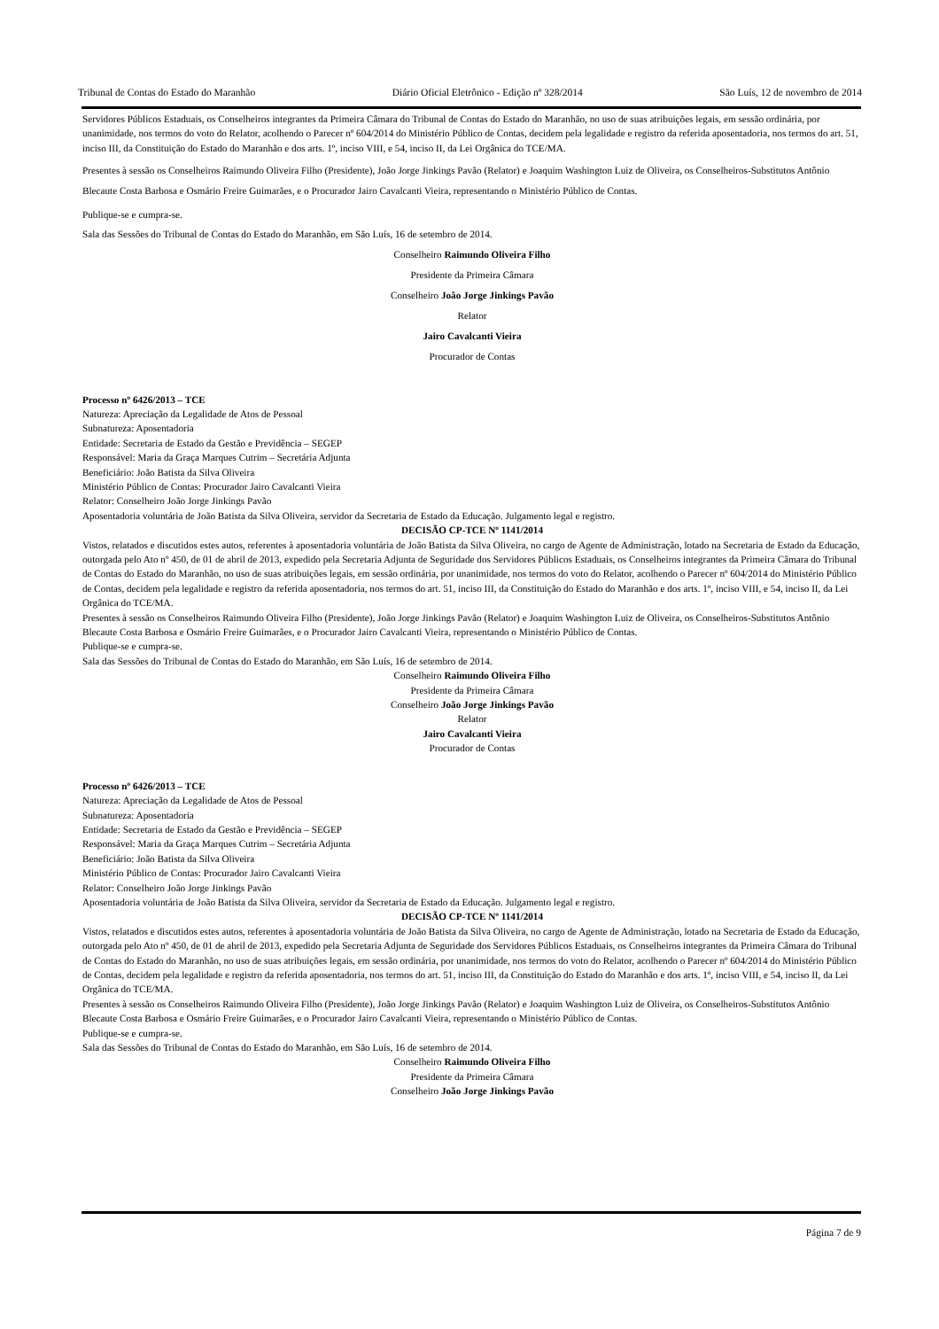Tribunal de Contas do Estado do Maranhão Diário Oficial Eletrônico - Edição nº 328/2014 São Luís, 12 de novembro de 2014
Servidores Públicos Estaduais, os Conselheiros integrantes da Primeira Câmara do Tribunal de Contas do Estado do Maranhão, no uso de suas atribuições legais, em sessão ordinária, por unanimidade, nos termos do voto do Relator, acolhendo o Parecer nº 604/2014 do Ministério Público de Contas, decidem pela legalidade e registro da referida aposentadoria, nos termos do art. 51, inciso III, da Constituição do Estado do Maranhão e dos arts. 1º, inciso VIII, e 54, inciso II, da Lei Orgânica do TCE/MA.
Presentes à sessão os Conselheiros Raimundo Oliveira Filho (Presidente), João Jorge Jinkings Pavão (Relator) e Joaquim Washington Luiz de Oliveira, os Conselheiros-Substitutos Antônio Blecaute Costa Barbosa e Osmário Freire Guimarães, e o Procurador Jairo Cavalcanti Vieira, representando o Ministério Público de Contas.
Publique-se e cumpra-se.
Sala das Sessões do Tribunal de Contas do Estado do Maranhão, em São Luís, 16 de setembro de 2014.
Conselheiro Raimundo Oliveira Filho
Presidente da Primeira Câmara
Conselheiro João Jorge Jinkings Pavão
Relator
Jairo Cavalcanti Vieira
Procurador de Contas
Processo nº 6426/2013 – TCE
Natureza: Apreciação da Legalidade de Atos de Pessoal
Subnatureza: Aposentadoria
Entidade: Secretaria de Estado da Gestão e Previdência – SEGEP
Responsável: Maria da Graça Marques Cutrim – Secretária Adjunta
Beneficiário: João Batista da Silva Oliveira
Ministério Público de Contas: Procurador Jairo Cavalcanti Vieira
Relator: Conselheiro João Jorge Jinkings Pavão
Aposentadoria voluntária de João Batista da Silva Oliveira, servidor da Secretaria de Estado da Educação. Julgamento legal e registro.
DECISÃO CP-TCE Nº 1141/2014
Vistos, relatados e discutidos estes autos, referentes à aposentadoria voluntária de João Batista da Silva Oliveira, no cargo de Agente de Administração, lotado na Secretaria de Estado da Educação, outorgada pelo Ato nº 450, de 01 de abril de 2013, expedido pela Secretaria Adjunta de Seguridade dos Servidores Públicos Estaduais, os Conselheiros integrantes da Primeira Câmara do Tribunal de Contas do Estado do Maranhão, no uso de suas atribuições legais, em sessão ordinária, por unanimidade, nos termos do voto do Relator, acolhendo o Parecer nº 604/2014 do Ministério Público de Contas, decidem pela legalidade e registro da referida aposentadoria, nos termos do art. 51, inciso III, da Constituição do Estado do Maranhão e dos arts. 1º, inciso VIII, e 54, inciso II, da Lei Orgânica do TCE/MA.
Presentes à sessão os Conselheiros Raimundo Oliveira Filho (Presidente), João Jorge Jinkings Pavão (Relator) e Joaquim Washington Luiz de Oliveira, os Conselheiros-Substitutos Antônio Blecaute Costa Barbosa e Osmário Freire Guimarães, e o Procurador Jairo Cavalcanti Vieira, representando o Ministério Público de Contas.
Publique-se e cumpra-se.
Sala das Sessões do Tribunal de Contas do Estado do Maranhão, em São Luís, 16 de setembro de 2014.
Conselheiro Raimundo Oliveira Filho
Presidente da Primeira Câmara
Conselheiro João Jorge Jinkings Pavão
Relator
Jairo Cavalcanti Vieira
Procurador de Contas
Processo nº 6426/2013 – TCE
Natureza: Apreciação da Legalidade de Atos de Pessoal
Subnatureza: Aposentadoria
Entidade: Secretaria de Estado da Gestão e Previdência – SEGEP
Responsável: Maria da Graça Marques Cutrim – Secretária Adjunta
Beneficiário: João Batista da Silva Oliveira
Ministério Público de Contas: Procurador Jairo Cavalcanti Vieira
Relator: Conselheiro João Jorge Jinkings Pavão
Aposentadoria voluntária de João Batista da Silva Oliveira, servidor da Secretaria de Estado da Educação. Julgamento legal e registro.
DECISÃO CP-TCE Nº 1141/2014
Vistos, relatados e discutidos estes autos, referentes à aposentadoria voluntária de João Batista da Silva Oliveira, no cargo de Agente de Administração, lotado na Secretaria de Estado da Educação, outorgada pelo Ato nº 450, de 01 de abril de 2013, expedido pela Secretaria Adjunta de Seguridade dos Servidores Públicos Estaduais, os Conselheiros integrantes da Primeira Câmara do Tribunal de Contas do Estado do Maranhão, no uso de suas atribuições legais, em sessão ordinária, por unanimidade, nos termos do voto do Relator, acolhendo o Parecer nº 604/2014 do Ministério Público de Contas, decidem pela legalidade e registro da referida aposentadoria, nos termos do art. 51, inciso III, da Constituição do Estado do Maranhão e dos arts. 1º, inciso VIII, e 54, inciso II, da Lei Orgânica do TCE/MA.
Presentes à sessão os Conselheiros Raimundo Oliveira Filho (Presidente), João Jorge Jinkings Pavão (Relator) e Joaquim Washington Luiz de Oliveira, os Conselheiros-Substitutos Antônio Blecaute Costa Barbosa e Osmário Freire Guimarães, e o Procurador Jairo Cavalcanti Vieira, representando o Ministério Público de Contas.
Publique-se e cumpra-se.
Sala das Sessões do Tribunal de Contas do Estado do Maranhão, em São Luís, 16 de setembro de 2014.
Conselheiro Raimundo Oliveira Filho
Presidente da Primeira Câmara
Conselheiro João Jorge Jinkings Pavão
Página 7 de 9